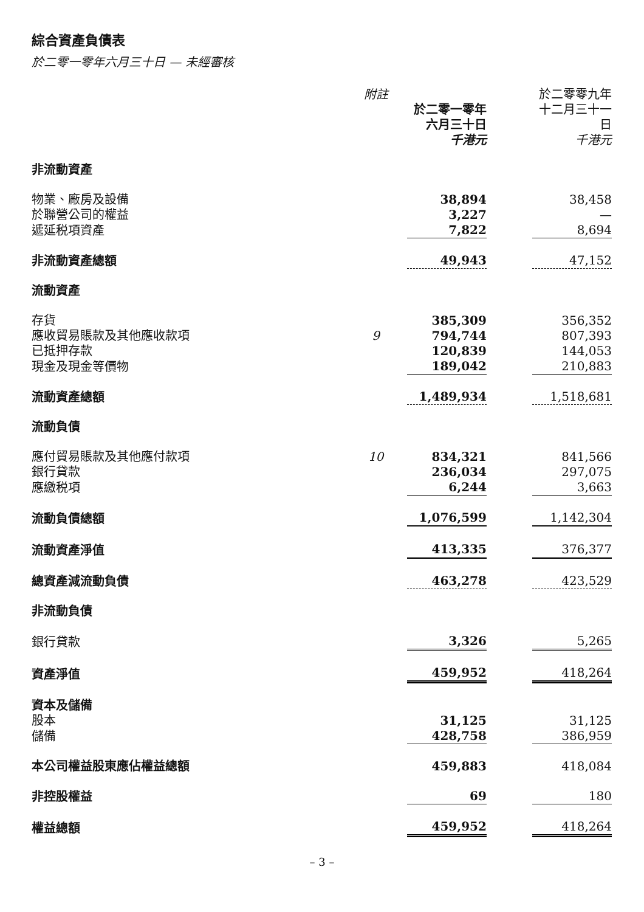綜合資產負債表
於二零一零年六月三十日 — 未經審核
| | 附註 | 於二零一零年 六月三十日 千港元 | | 於二零零九年 十二月三十一日 千港元 |
| --- | --- | --- | --- | --- |
| 非流動資產 | | | | |
| 物業、廠房及設備 | | 38,894 | | 38,458 |
| 於聯營公司的權益 | | 3,227 | | — |
| 遞延税項資產 | | 7,822 | | 8,694 |
| 非流動資產總額 | | 49,943 | | 47,152 |
| 流動資產 | | | | |
| 存貨 | | 385,309 | | 356,352 |
| 應收貿易賬款及其他應收款項 | 9 | 794,744 | | 807,393 |
| 已抵押存款 | | 120,839 | | 144,053 |
| 現金及現金等價物 | | 189,042 | | 210,883 |
| 流動資產總額 | | 1,489,934 | | 1,518,681 |
| 流動負債 | | | | |
| 應付貿易賬款及其他應付款項 | 10 | 834,321 | | 841,566 |
| 銀行貸款 | | 236,034 | | 297,075 |
| 應繳税項 | | 6,244 | | 3,663 |
| 流動負債總額 | | 1,076,599 | | 1,142,304 |
| 流動資產淨值 | | 413,335 | | 376,377 |
| 總資產減流動負債 | | 463,278 | | 423,529 |
| 非流動負債 | | | | |
| 銀行貸款 | | 3,326 | | 5,265 |
| 資產淨值 | | 459,952 | | 418,264 |
| 資本及儲備 | | | | |
| 股本 | | 31,125 | | 31,125 |
| 儲備 | | 428,758 | | 386,959 |
| 本公司權益股東應佔權益總額 | | 459,883 | | 418,084 |
| 非控股權益 | | 69 | | 180 |
| 權益總額 | | 459,952 | | 418,264 |
– 3 –